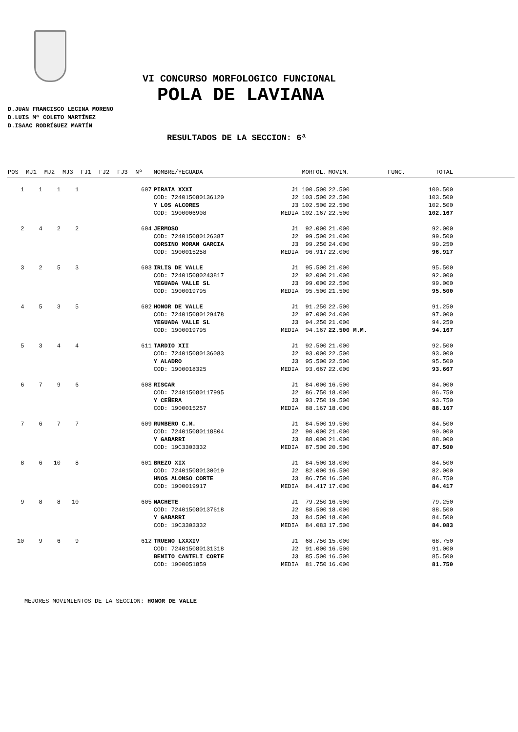VI CONCURSO MORFOLOGICO FUNCIONAL
POLA DE LAVIANA
D.JUAN FRANCISCO LECINA MORENO
D.LUIS Mª COLETO MARTÍNEZ
D.ISAAC RODRÍGUEZ MARTÍN
RESULTADOS DE LA SECCION: 6ª
| POS | MJ1 | MJ2 | MJ3 | FJ1 | FJ2 | FJ3 | Nº | NOMBRE/YEGUADA | MORFOL. | MOVIM. | FUNC. | TOTAL | |
| --- | --- | --- | --- | --- | --- | --- | --- | --- | --- | --- | --- | --- | --- |
| 1 | 1 | 1 | 1 | | | | 607 | PIRATA XXXI | J1 100.500 | 22.500 | | 100.500 | |
| | | | | | | | | COD: 724015080136120 | J2 103.500 | 22.500 | | 103.500 | |
| | | | | | | | | Y LOS ALCORES | J3 102.500 | 22.500 | | 102.500 | |
| | | | | | | | | COD: 1900006908 | MEDIA 102.167 | 22.500 | | 102.167 | |
| 2 | 4 | 2 | 2 | | | | 604 | JERMOSO | J1 92.000 | 21.000 | | 92.000 | |
| | | | | | | | | COD: 724015080126387 | J2 99.500 | 21.000 | | 99.500 | |
| | | | | | | | | CORSINO MORAN GARCIA | J3 99.250 | 24.000 | | 99.250 | |
| | | | | | | | | COD: 1900015258 | MEDIA 96.917 | 22.000 | | 96.917 | |
| 3 | 2 | 5 | 3 | | | | 603 | IRLIS DE VALLE | J1 95.500 | 21.000 | | 95.500 | |
| | | | | | | | | COD: 724015080243817 | J2 92.000 | 21.000 | | 92.000 | |
| | | | | | | | | YEGUADA VALLE SL | J3 99.000 | 22.500 | | 99.000 | |
| | | | | | | | | COD: 1900019795 | MEDIA 95.500 | 21.500 | | 95.500 | |
| 4 | 5 | 3 | 5 | | | | 602 | HONOR DE VALLE | J1 91.250 | 22.500 | | 91.250 | |
| | | | | | | | | COD: 724015080129478 | J2 97.000 | 24.000 | | 97.000 | |
| | | | | | | | | YEGUADA VALLE SL | J3 94.250 | 21.000 | | 94.250 | |
| | | | | | | | | COD: 1900019795 | MEDIA 94.167 | 22.500 M.M. | | 94.167 | |
| 5 | 3 | 4 | 4 | | | | 611 | TARDIO XII | J1 92.500 | 21.000 | | 92.500 | |
| | | | | | | | | COD: 724015080136083 | J2 93.000 | 22.500 | | 93.000 | |
| | | | | | | | | Y ALADRO | J3 95.500 | 22.500 | | 95.500 | |
| | | | | | | | | COD: 1900018325 | MEDIA 93.667 | 22.000 | | 93.667 | |
| 6 | 7 | 9 | 6 | | | | 608 | RISCAR | J1 84.000 | 16.500 | | 84.000 | |
| | | | | | | | | COD: 724015080117995 | J2 86.750 | 18.000 | | 86.750 | |
| | | | | | | | | Y CEÑERA | J3 93.750 | 19.500 | | 93.750 | |
| | | | | | | | | COD: 1900015257 | MEDIA 88.167 | 18.000 | | 88.167 | |
| 7 | 6 | 7 | 7 | | | | 609 | RUMBERO C.M. | J1 84.500 | 19.500 | | 84.500 | |
| | | | | | | | | COD: 724015080118804 | J2 90.000 | 21.000 | | 90.000 | |
| | | | | | | | | Y GABARRI | J3 88.000 | 21.000 | | 88.000 | |
| | | | | | | | | COD: 19C3303332 | MEDIA 87.500 | 20.500 | | 87.500 | |
| 8 | 6 | 10 | 8 | | | | 601 | BREZO XIX | J1 84.500 | 18.000 | | 84.500 | |
| | | | | | | | | COD: 724015080130019 | J2 82.000 | 16.500 | | 82.000 | |
| | | | | | | | | HNOS ALONSO CORTE | J3 86.750 | 16.500 | | 86.750 | |
| | | | | | | | | COD: 1900019917 | MEDIA 84.417 | 17.000 | | 84.417 | |
| 9 | 8 | 8 | 10 | | | | 605 | NACHETE | J1 79.250 | 16.500 | | 79.250 | |
| | | | | | | | | COD: 724015080137618 | J2 88.500 | 18.000 | | 88.500 | |
| | | | | | | | | Y GABARRI | J3 84.500 | 18.000 | | 84.500 | |
| | | | | | | | | COD: 19C3303332 | MEDIA 84.083 | 17.500 | | 84.083 | |
| 10 | 9 | 6 | 9 | | | | 612 | TRUENO LXXXIV | J1 68.750 | 15.000 | | 68.750 | |
| | | | | | | | | COD: 724015080131318 | J2 91.000 | 16.500 | | 91.000 | |
| | | | | | | | | BENITO CANTELI CORTE | J3 85.500 | 16.500 | | 85.500 | |
| | | | | | | | | COD: 1900051859 | MEDIA 81.750 | 16.000 | | 81.750 | |
MEJORES MOVIMIENTOS DE LA SECCION: HONOR DE VALLE